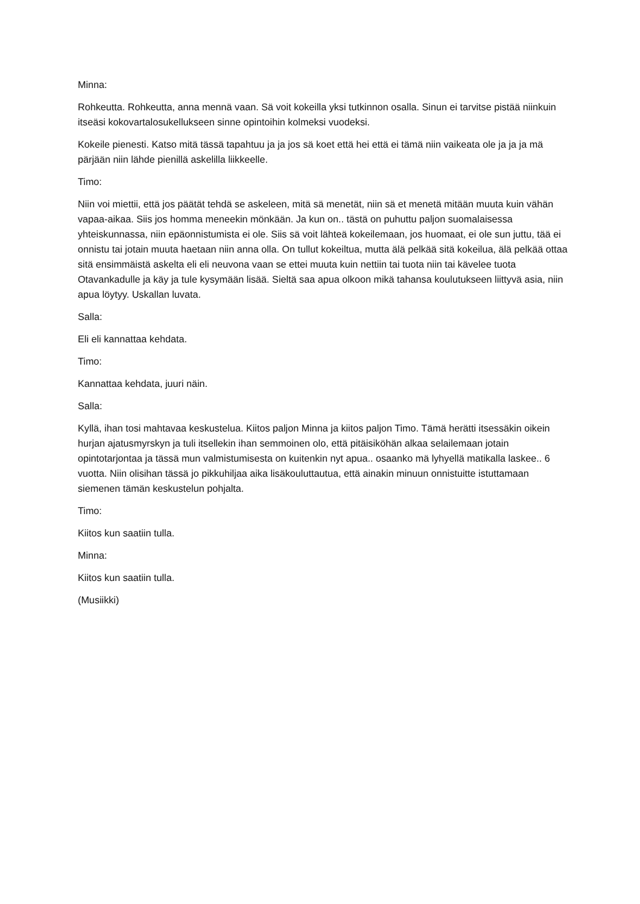Minna:
Rohkeutta. Rohkeutta, anna mennä vaan. Sä voit kokeilla yksi tutkinnon osalla. Sinun ei tarvitse pistää niinkuin itseäsi kokovartalosukellukseen sinne opintoihin kolmeksi vuodeksi.
Kokeile pienesti. Katso mitä tässä tapahtuu ja ja jos sä koet että hei että ei tämä niin vaikeata ole ja ja ja mä pärjään niin lähde pienillä askelilla liikkeelle.
Timo:
Niin voi miettii, että jos päätät tehdä se askeleen, mitä sä menetät, niin sä et menetä mitään muuta kuin vähän vapaa-aikaa. Siis jos homma meneekin mönkään. Ja kun on.. tästä on puhuttu paljon suomalaisessa yhteiskunnassa, niin epäonnistumista ei ole. Siis sä voit lähteä kokeilemaan, jos huomaat, ei ole sun juttu, tää ei onnistu tai jotain muuta haetaan niin anna olla. On tullut kokeiltua, mutta älä pelkää sitä kokeilua, älä pelkää ottaa sitä ensimmäistä askelta eli eli neuvona vaan se ettei muuta kuin nettiin tai tuota niin tai kävelee tuota Otavankadulle ja käy ja tule kysymään lisää. Sieltä saa apua olkoon mikä tahansa koulutukseen liittyvä asia, niin apua löytyy. Uskallan luvata.
Salla:
Eli eli kannattaa kehdata.
Timo:
Kannattaa kehdata, juuri näin.
Salla:
Kyllä, ihan tosi mahtavaa keskustelua. Kiitos paljon Minna ja kiitos paljon Timo. Tämä herätti itsessäkin oikein hurjan ajatusmyrskyn ja tuli itsellekin ihan semmoinen olo, että pitäisiköhän alkaa selailemaan jotain opintotarjontaa ja tässä mun valmistumisesta on kuitenkin nyt apua.. osaanko mä lyhyellä matikalla laskee.. 6 vuotta. Niin olisihan tässä jo pikkuhiljaa aika lisäkouluttautua, että ainakin minuun onnistuitte istuttamaan siemenen tämän keskustelun pohjalta.
Timo:
Kiitos kun saatiin tulla.
Minna:
Kiitos kun saatiin tulla.
(Musiikki)